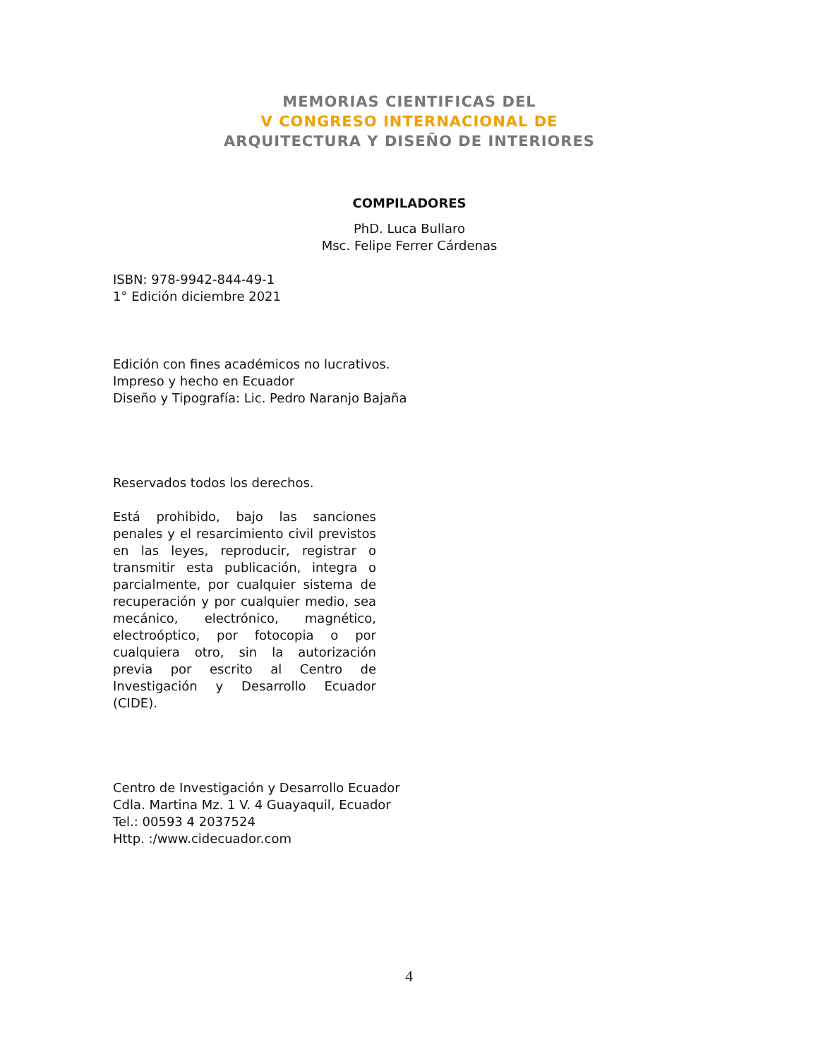MEMORIAS CIENTIFICAS DEL
V CONGRESO INTERNACIONAL DE
ARQUITECTURA Y DISEÑO DE INTERIORES
COMPILADORES
PhD. Luca Bullaro
Msc. Felipe Ferrer Cárdenas
ISBN: 978-9942-844-49-1
1° Edición diciembre 2021
Edición con fines académicos no lucrativos.
Impreso y hecho en Ecuador
Diseño y Tipografía: Lic. Pedro Naranjo Bajaña
Reservados todos los derechos.
Está prohibido, bajo las sanciones penales y el resarcimiento civil previstos en las leyes, reproducir, registrar o transmitir esta publicación, integra o parcialmente, por cualquier sistema de recuperación y por cualquier medio, sea mecánico, electrónico, magnético, electroóptico, por fotocopia o por cualquiera otro, sin la autorización previa por escrito al Centro de Investigación y Desarrollo Ecuador (CIDE).
Centro de Investigación y Desarrollo Ecuador
Cdla. Martina Mz. 1 V. 4 Guayaquil, Ecuador
Tel.: 00593 4 2037524
Http. :/www.cidecuador.com
4